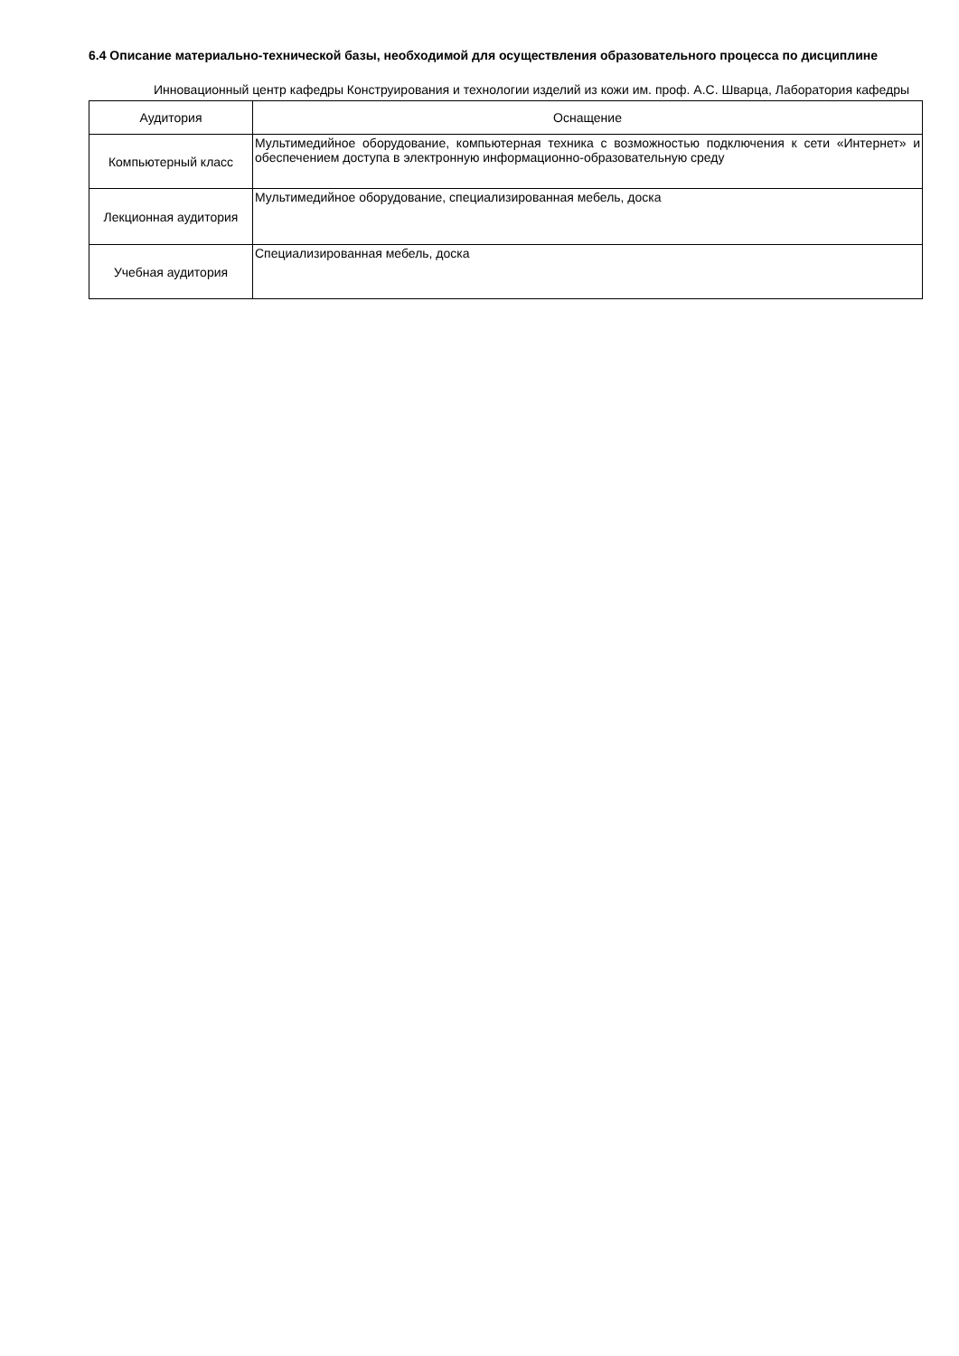6.4 Описание материально-технической базы, необходимой для осуществления образовательного процесса по дисциплине
Инновационный центр кафедры Конструирования и технологии изделий из кожи им. проф. А.С. Шварца, Лаборатория кафедры
| Аудитория | Оснащение |
| --- | --- |
| Компьютерный класс | Мультимедийное оборудование, компьютерная техника с возможностью подключения к сети «Интернет» и обеспечением доступа в электронную информационно-образовательную среду |
| Лекционная аудитория | Мультимедийное оборудование, специализированная мебель, доска |
| Учебная аудитория | Специализированная мебель, доска |